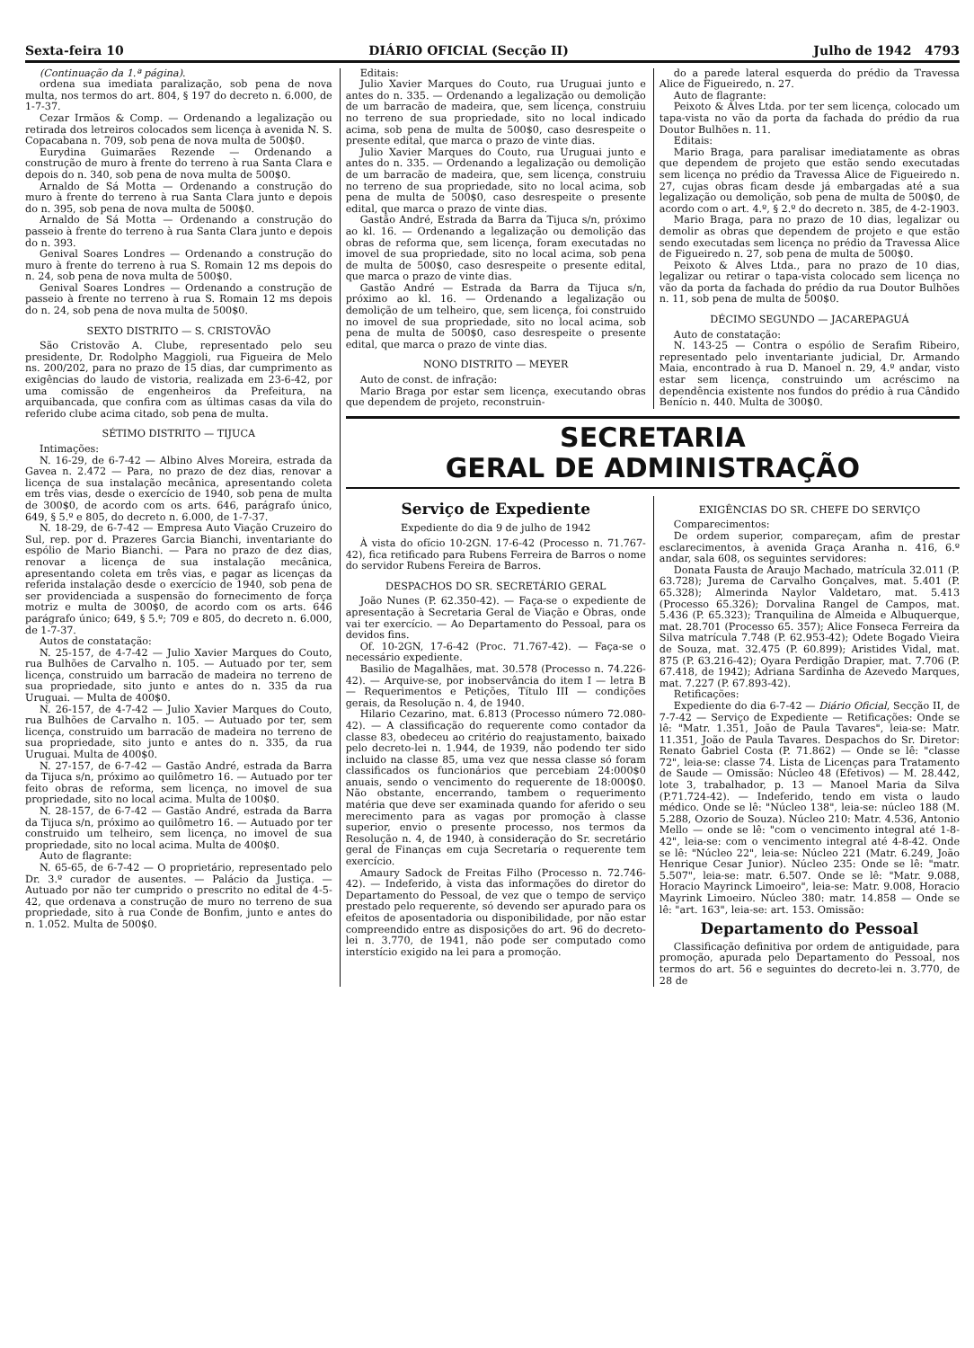Sexta-feira 10 DIÁRIO OFICIAL (Secção II) Julho de 1942 4793
(Continuação da 1.ª página).
ordena sua imediata paralização, sob pena de nova multa, nos termos do art. 804, § 197 do decreto n. 6.000, de 1-7-37.
Cezar Irmãos & Comp. — Ordenando a legalização ou retirada dos letreiros colocados sem licença à avenida N. S. Copacabana n. 709, sob pena de nova multa de 500$0.
Eurydina Guimarães Rezende — Ordenando a construção de muro à frente do terreno à rua Santa Clara e depois do n. 340, sob pena de nova multa de 500$0.
Arnaldo de Sá Motta — Ordenando a construção do muro à frente do terreno à rua Santa Clara junto e depois do n. 395, sob pena de nova multa de 500$0.
Arnaldo de Sá Motta — Ordenando a construção do passeio à frente do terreno à rua Santa Clara junto e depois do n. 393.
Genival Soares Londres — Ordenando a construção do muro à frente do terreno à rua S. Romain 12 ms depois do n. 24, sob pena de nova multa de 500$0.
Genival Soares Londres — Ordenando a construção de passeio à frente no terreno à rua S. Romain 12 ms depois do n. 24, sob pena de nova multa de 500$0.
SEXTO DISTRITO — S. CRISTOVÃO
São Cristovão A. Clube, representado pelo seu presidente, Dr. Rodolpho Maggioli, rua Figueira de Melo ns. 200/202, para no prazo de 15 dias, dar cumprimento as exigências do laudo de vistoria, realizada em 23-6-42, por uma comissão de engenheiros da Prefeitura, na arquibancada, que confira com as últimas casas da vila do referido clube acima citado, sob pena de multa.
SÉTIMO DISTRITO — TIJUCA
Intimações:
N. 16-29, de 6-7-42 — Albino Alves Moreira, estrada da Gavea n. 2.472 — Para, no prazo de dez dias, renovar a licença de sua instalação mecânica, apresentando coleta em três vias, desde o exercício de 1940, sob pena de multa de 300$0, de acordo com os arts. 646, parágrafo único, 649, § 5.º e 805, do decreto n. 6.000, de 1-7-37.
N. 18-29, de 6-7-42 — Empresa Auto Viação Cruzeiro do Sul, rep. por d. Prazeres Garcia Bianchi, inventariante do espólio de Mario Bianchi. — Para no prazo de dez dias, renovar a licença de sua instalação mecânica, apresentando coleta em três vias, e pagar as licenças da referida instalação desde o exercício de 1940, sob pena de ser providenciada a suspensão do fornecimento de força motriz e multa de 300$0, de acordo com os arts. 646 parágrafo único; 649, § 5.º; 709 e 805, do decreto n. 6.000, de 1-7-37.
Autos de constatação:
N. 25-157, de 4-7-42 — Julio Xavier Marques do Couto, rua Bulhões de Carvalho n. 105. — Autuado por ter, sem licença, construido um barracão de madeira no terreno de sua propriedade, sito junto e antes do n. 335 da rua Uruguai. — Multa de 400$0.
N. 26-157, de 4-7-42 — Julio Xavier Marques do Couto, rua Bulhões de Carvalho n. 105. — Autuado por ter, sem licença, construido um barracão de madeira no terreno de sua propriedade, sito junto e antes do n. 335, da rua Uruguai. Multa de 400$0.
N. 27-157, de 6-7-42 — Gastão André, estrada da Barra da Tijuca s/n, próximo ao quilômetro 16. — Autuado por ter feito obras de reforma, sem licença, no imovel de sua propriedade, sito no local acima. Multa de 100$0.
N. 28-157, de 6-7-42 — Gastão André, estrada da Barra da Tijuca s/n, próximo ao quilômetro 16. — Autuado por ter construido um telheiro, sem licença, no imovel de sua propriedade, sito no local acima. Multa de 400$0.
Auto de flagrante:
N. 65-65, de 6-7-42 — O proprietário, representado pelo Dr. 3.º curador de ausentes. — Palácio da Justiça. — Autuado por não ter cumprido o prescrito no edital de 4-5-42, que ordenava a construção de muro no terreno de sua propriedade, sito à rua Conde de Bonfim, junto e antes do n. 1.052. Multa de 500$0.
Editais:
Julio Xavier Marques do Couto, rua Uruguai junto e antes do n. 335. — Ordenando a legalização ou demolição de um barracão de madeira, que, sem licença, construiu no terreno de sua propriedade, sito no local indicado acima, sob pena de multa de 500$0, caso desrespeite o presente edital, que marca o prazo de vinte dias.
Julio Xavier Marques do Couto, rua Uruguai junto e antes do n. 335. — Ordenando a legalização ou demolição de um barracão de madeira, que, sem licença, construiu no terreno de sua propriedade, sito no local acima, sob pena de multa de 500$0, caso desrespeite o presente edital, que marca o prazo de vinte dias.
Gastão André, Estrada da Barra da Tijuca s/n, próximo ao kl. 16. — Ordenando a legalização ou demolição das obras de reforma que, sem licença, foram executadas no imovel de sua propriedade, sito no local acima, sob pena de multa de 500$0, caso desrespeite o presente edital, que marca o prazo de vinte dias.
Gastão André — Estrada da Barra da Tijuca s/n, próximo ao kl. 16. — Ordenando a legalização ou demolição de um telheiro, que, sem licença, foi construido no imovel de sua propriedade, sito no local acima, sob pena de multa de 500$0, caso desrespeite o presente edital, que marca o prazo de vinte dias.
NONO DISTRITO — MEYER
Auto de const. de infração:
Mario Braga por estar sem licença, executando obras que dependem de projeto, reconstruin-
do a parede lateral esquerda do prédio da Travessa Alice de Figueiredo, n. 27.
Auto de flagrante:
Peixoto & Alves Ltda. por ter sem licença, colocado um tapa-vista no vão da porta da fachada do prédio da rua Doutor Bulhões n. 11.
Editais:
Mario Braga, para paralisar imediatamente as obras que dependem de projeto que estão sendo executadas sem licença no prédio da Travessa Alice de Figueiredo n. 27, cujas obras ficam desde já embargadas até a sua legalização ou demolição, sob pena de multa de 500$0, de acordo com o art. 4.º, § 2.º do decreto n. 385, de 4-2-1903.
Mario Braga, para no prazo de 10 dias, legalizar ou demolir as obras que dependem de projeto e que estão sendo executadas sem licença no prédio da Travessa Alice de Figueiredo n. 27, sob pena de multa de 500$0.
Peixoto & Alves Ltda., para no prazo de 10 dias, legalizar ou retirar o tapa-vista colocado sem licença no vão da porta da fachada do prédio da rua Doutor Bulhões n. 11, sob pena de multa de 500$0.
DÉCIMO SEGUNDO — JACAREPAGUÁ
Auto de constatação:
N. 143-25 — Contra o espólio de Serafim Ribeiro, representado pelo inventariante judicial, Dr. Armando Maia, encontrado à rua D. Manoel n. 29, 4.º andar, visto estar sem licença, construindo um acréscimo na dependência existente nos fundos do prédio à rua Cândido Benício n. 440. Multa de 300$0.
SECRETARIA
GERAL DE ADMINISTRAÇÃO
Serviço de Expediente
Expediente do dia 9 de julho de 1942
À vista do ofício 10-2GN. 17-6-42 (Processo n. 71.767-42), fica retificado para Rubens Ferreira de Barros o nome do servidor Rubens Fereira de Barros.
DESPACHOS DO SR. SECRETÁRIO GERAL
João Nunes (P. 62.350-42). — Faça-se o expediente de apresentação à Secretaria Geral de Viação e Obras, onde vai ter exercício. — Ao Departamento do Pessoal, para os devidos fins.
Of. 10-2GN, 17-6-42 (Proc. 71.767-42). — Faça-se o necessário expediente.
Basilio de Magalhães, mat. 30.578 (Processo n. 74.226-42). — Arquive-se, por inobservância do item I — letra B — Requerimentos e Petições, Título III — condições gerais, da Resolução n. 4, de 1940.
Hilario Cezarino, mat. 6.813 (Processo número 72.080-42). — A classificação do requerente como contador da classe 83, obedeceu ao critério do reajustamento, baixado pelo decreto-lei n. 1.944, de 1939, não podendo ter sido incluido na classe 85, uma vez que nessa classe só foram classificados os funcionários que percebiam 24:000$0 anuais, sendo o vencimento do requerente de 18:000$0. Não obstante, encerrando, tambem o requerimento matéria que deve ser examinada quando for aferido o seu merecimento para as vagas por promoção à classe superior, envio o presente processo, nos termos da Resolução n. 4, de 1940, à consideração do Sr. secretário geral de Finanças em cuja Secretaria o requerente tem exercício.
Amaury Sadock de Freitas Filho (Processo n. 72.746-42). — Indeferido, à vista das informações do diretor do Departamento do Pessoal, de vez que o tempo de serviço prestado pelo requerente, só devendo ser apurado para os efeitos de aposentadoria ou disponibilidade, por não estar compreendido entre as disposições do art. 96 do decreto-lei n. 3.770, de 1941, não pode ser computado como interstício exigido na lei para a promoção.
EXIGÊNCIAS DO SR. CHEFE DO SERVIÇO
Comparecimentos:
De ordem superior, compareçam, afim de prestar esclarecimentos, à avenida Graça Aranha n. 416, 6.º andar, sala 608, os seguintes servidores:
Donata Fausta de Araujo Machado, matrícula 32.011 (P. 63.728); Jurema de Carvalho Gonçalves, mat. 5.401 (P. 65.328); Almerinda Naylor Valdetaro, mat. 5.413 (Processo 65.326); Dorvalina Rangel de Campos, mat. 5.436 (P. 65.323); Tranquilina de Almeida e Albuquerque, mat. 28.701 (Processo 65. 357); Alice Fonseca Ferreira da Silva matrícula 7.748 (P. 62.953-42); Odete Bogado Vieira de Souza, mat. 32.475 (P. 60.899); Aristides Vidal, mat. 875 (P. 63.216-42); Oyara Perdigão Drapier, mat. 7.706 (P. 67.418, de 1942); Adriana Sardinha de Azevedo Marques, mat. 7.227 (P. 67.893-42).
Retificações:
Expediente do dia 6-7-42 — Diário Oficial, Secção II, de 7-7-42 — Serviço de Expediente — Retificações: Onde se lê: "Matr. 1.351, João de Paula Tavares", leia-se: Matr. 11.351, João de Paula Tavares. Despachos do Sr. Diretor: Renato Gabriel Costa (P. 71.862) — Onde se lê: "classe 72", leia-se: classe 74. Lista de Licenças para Tratamento de Saude — Omissão: Núcleo 48 (Efetivos) — M. 28.442, lote 3, trabalhador, p. 13 — Manoel Maria da Silva (P.71.724-42). — Indeferido, tendo em vista o laudo médico. Onde se lê: "Núcleo 138", leia-se: núcleo 188 (M. 5.288, Ozorio de Souza). Núcleo 210: Matr. 4.536, Antonio Mello — onde se lê: "com o vencimento integral até 1-8-42", leia-se: com o vencimento integral até 4-8-42. Onde se lê: "Núcleo 22", leia-se: Núcleo 221 (Matr. 6.249, João Henrique Cesar Junior). Núcleo 235: Onde se lê: "matr. 5.507", leia-se: matr. 6.507. Onde se lê: "Matr. 9.088, Horacio Mayrinck Limoeiro", leia-se: Matr. 9.008, Horacio Mayrink Limoeiro. Núcleo 380: matr. 14.858 — Onde se lê: "art. 163", leia-se: art. 153. Omissão:
Departamento do Pessoal
Classificação definitiva por ordem de antiguidade, para promoção, apurada pelo Departamento do Pessoal, nos termos do art. 56 e seguintes do decreto-lei n. 3.770, de 28 de